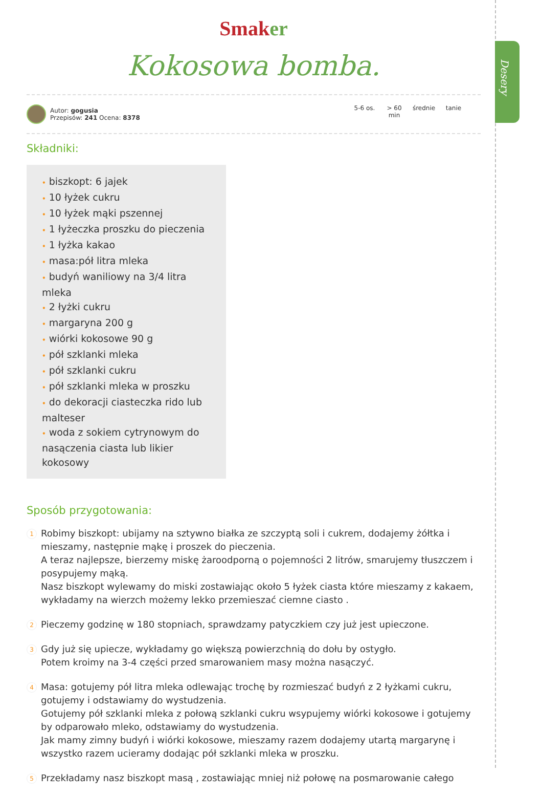Desery
Smaker
Kokosowa bomba.
Autor: gogusia
Przepisów: 241 Ocena: 8378
5-6 os.
> 60 min
średnie
tanie
Składniki:
• biszkopt: 6 jajek
• 10 łyżek cukru
• 10 łyżek mąki pszennej
• 1 łyżeczka proszku do pieczenia
• 1 łyżka kakao
• masa:pół litra mleka
• budyń waniliowy na 3/4 litra mleka
• 2 łyżki cukru
• margaryna 200 g
• wiórki kokosowe 90 g
• pół szklanki mleka
• pół szklanki cukru
• pół szklanki mleka w proszku
• do dekoracji ciasteczka rido lub malteser
• woda z sokiem cytrynowym do nasączenia ciasta lub likier kokosowy
Sposób przygotowania:
1 Robimy biszkopt: ubijamy na sztywno białka ze szczyptą soli i cukrem, dodajemy żółtka i mieszamy, następnie mąkę i proszek do pieczenia.
A teraz najlepsze, bierzemy miskę żaroodporną o pojemności 2 litrów, smarujemy tłuszczem i posypujemy mąką.
Nasz biszkopt wylewamy do miski zostawiając około 5 łyżek ciasta które mieszamy z kakaem, wykładamy na wierzch możemy lekko przemieszać ciemne ciasto .
2 Pieczemy godzinę w 180 stopniach, sprawdzamy patyczkiem czy już jest upieczone.
3 Gdy już się upiecze, wykładamy go większą powierzchnią do dołu by ostygło.
Potem kroimy na 3-4 części przed smarowaniem masy można nasączyć.
4 Masa: gotujemy pół litra mleka odlewając trochę by rozmieszać budyń z 2 łyżkami cukru, gotujemy i odstawiamy do wystudzenia.
Gotujemy pół szklanki mleka z połową szklanki cukru wsypujemy wiórki kokosowe i gotujemy by odparowało mleko, odstawiamy do wystudzenia.
Jak mamy zimny budyń i wiórki kokosowe, mieszamy razem dodajemy utartą margarynę i wszystko razem ucieramy dodając pół szklanki mleka w proszku.
5 Przekładamy nasz biszkopt masą , zostawiając mniej niż połowę na posmarowanie całego